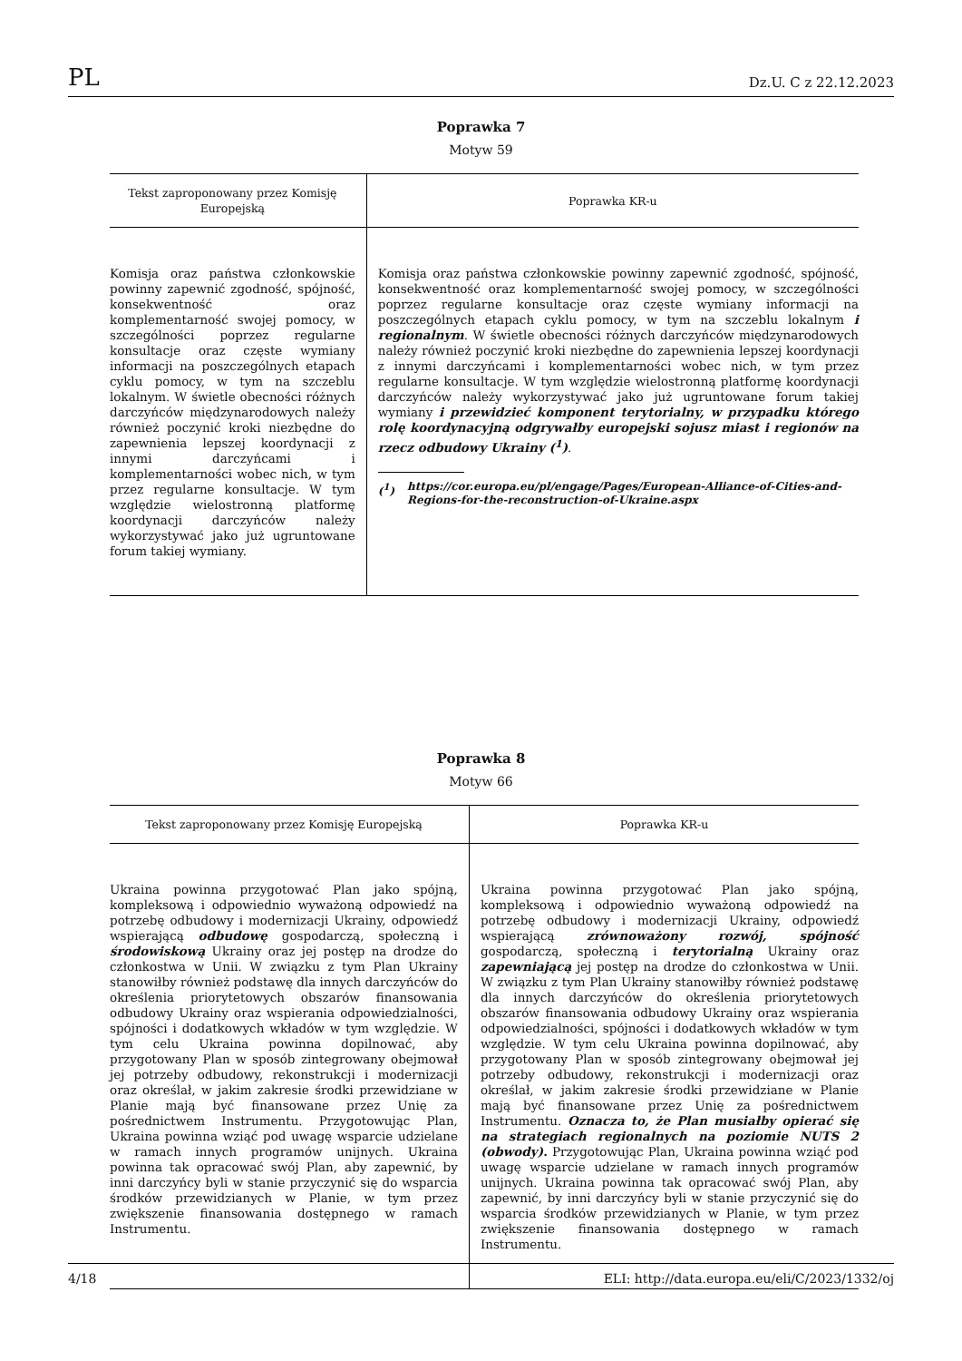PL Dz.U. C z 22.12.2023
Poprawka 7
Motyw 59
| Tekst zaproponowany przez Komisję Europejską | Poprawka KR-u |
| --- | --- |
| Komisja oraz państwa członkowskie powinny zapewnić zgodność, spójność, konsekwentność oraz komplementarność swojej pomocy, w szczególności poprzez regularne konsultacje oraz częste wymiany informacji na poszczególnych etapach cyklu pomocy, w tym na szczeblu lokalnym. W świetle obecności różnych darczyńców międzynarodowych należy również poczynić kroki niezbędne do zapewnienia lepszej koordynacji z innymi darczyńcami i komplementarności wobec nich, w tym przez regularne konsultacje. W tym względzie wielostronną platformę koordynacji darczyńców należy wykorzystywać jako już ugruntowane forum takiej wymiany. | Komisja oraz państwa członkowskie powinny zapewnić zgodność, spójność, konsekwentność oraz komplementarność swojej pomocy, w szczególności poprzez regularne konsultacje oraz częste wymiany informacji na poszczególnych etapach cyklu pomocy, w tym na szczeblu lokalnym i regionalnym . W świetle obecności różnych darczyńców międzynarodowych należy również poczynić kroki niezbędne do zapewnienia lepszej koordynacji z innymi darczyńcami i komplementarności wobec nich, w tym przez regularne konsultacje. W tym względzie wielostronną platformę koordynacji darczyńców należy wykorzystywać jako już ugruntowane forum takiej wymiany i przewidzieć komponent terytorialny, w przypadku którego rolę koordynacyjną odgrywałby europejski sojusz miast i regionów na rzecz odbudowy Ukrainy (<sup>1</sup>) . (<sup>1</sup>) https://cor.europa.eu/pl/engage/Pages/European-Alliance-of-Cities-and-Regions-for-the-reconstruction-of-Ukraine.aspx |
Poprawka 8
Motyw 66
| Tekst zaproponowany przez Komisję Europejską | Poprawka KR-u |
| --- | --- |
| Ukraina powinna przygotować Plan jako spójną, kompleksową i odpowiednio wyważoną odpowiedź na potrzebę odbudowy i modernizacji Ukrainy, odpowiedź wspierającą odbudowę gospodarczą, społeczną i środowiskową Ukrainy oraz jej postęp na drodze do członkostwa w Unii. W związku z tym Plan Ukrainy stanowiłby również podstawę dla innych darczyńców do określenia priorytetowych obszarów finansowania odbudowy Ukrainy oraz wspierania odpowiedzialności, spójności i dodatkowych wkładów w tym względzie. W tym celu Ukraina powinna dopilnować, aby przygotowany Plan w sposób zintegrowany obejmował jej potrzeby odbudowy, rekonstrukcji i modernizacji oraz określał, w jakim zakresie środki przewidziane w Planie mają być finansowane przez Unię za pośrednictwem Instrumentu. Przygotowując Plan, Ukraina powinna wziąć pod uwagę wsparcie udzielane w ramach innych programów unijnych. Ukraina powinna tak opracować swój Plan, aby zapewnić, by inni darczyńcy byli w stanie przyczynić się do wsparcia środków przewidzianych w Planie, w tym przez zwiększenie finansowania dostępnego w ramach Instrumentu. | Ukraina powinna przygotować Plan jako spójną, kompleksową i odpowiednio wyważoną odpowiedź na potrzebę odbudowy i modernizacji Ukrainy, odpowiedź wspierającą zrównoważony rozwój, spójność gospodarczą, społeczną i terytorialną Ukrainy oraz zapewniającą jej postęp na drodze do członkostwa w Unii. W związku z tym Plan Ukrainy stanowiłby również podstawę dla innych darczyńców do określenia priorytetowych obszarów finansowania odbudowy Ukrainy oraz wspierania odpowiedzialności, spójności i dodatkowych wkładów w tym względzie. W tym celu Ukraina powinna dopilnować, aby przygotowany Plan w sposób zintegrowany obejmował jej potrzeby odbudowy, rekonstrukcji i modernizacji oraz określał, w jakim zakresie środki przewidziane w Planie mają być finansowane przez Unię za pośrednictwem Instrumentu. Oznacza to, że Plan musiałby opierać się na strategiach regionalnych na poziomie NUTS 2 (obwody). Przygotowując Plan, Ukraina powinna wziąć pod uwagę wsparcie udzielane w ramach innych programów unijnych. Ukraina powinna tak opracować swój Plan, aby zapewnić, by inni darczyńcy byli w stanie przyczynić się do wsparcia środków przewidzianych w Planie, w tym przez zwiększenie finansowania dostępnego w ramach Instrumentu. |
4/18 ELI: http://data.europa.eu/eli/C/2023/1332/oj